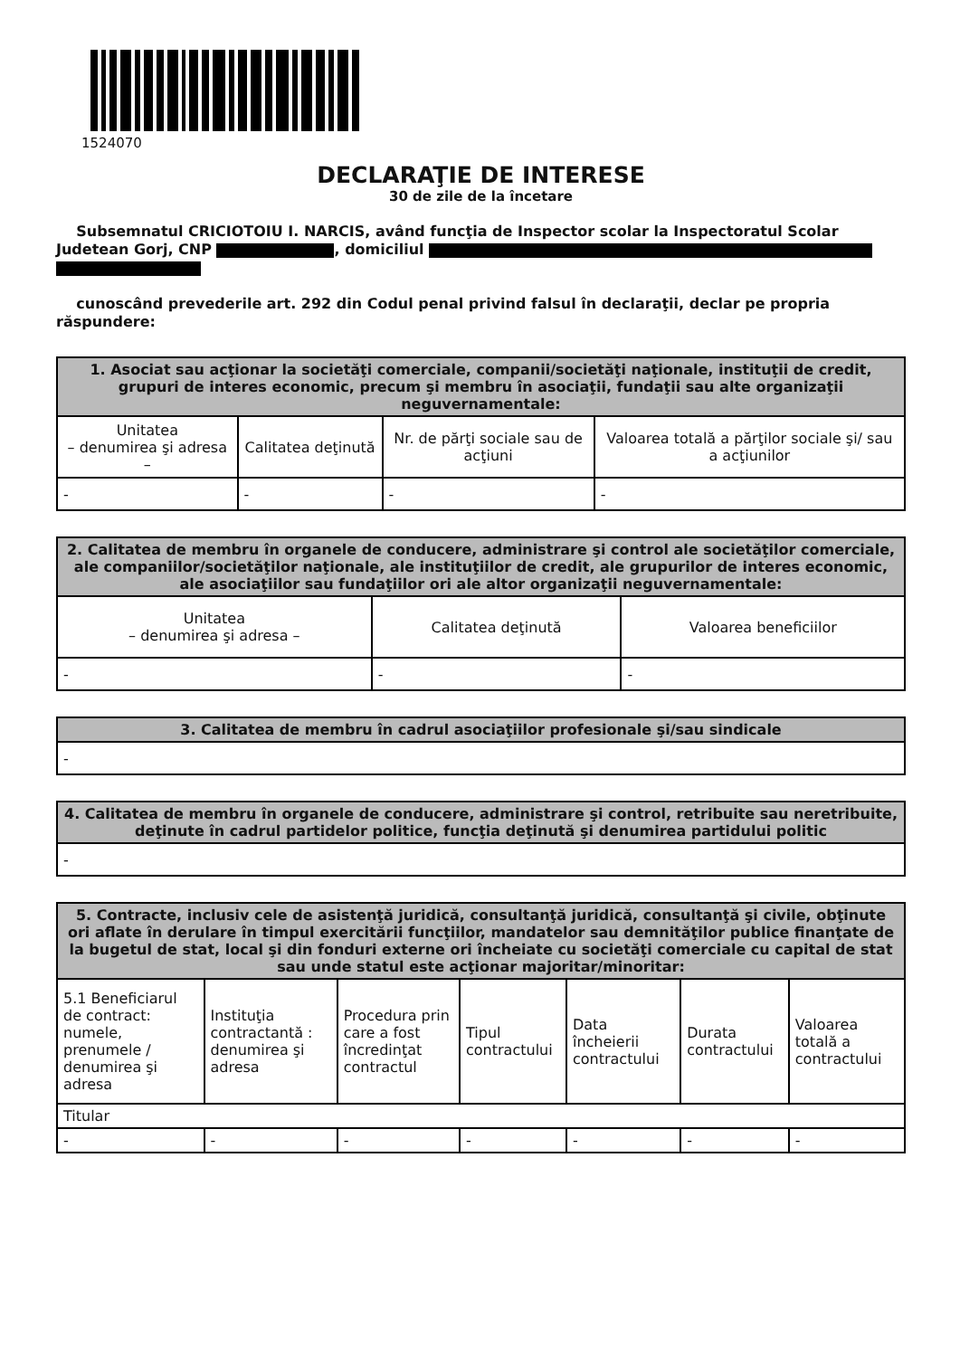1524070
DECLARAŢIE DE INTERESE
30 de zile de la încetare
Subsemnatul CRICIOTOIU I. NARCIS, având funcţia de Inspector scolar la Inspectoratul Scolar Judetean Gorj, CNP , domiciliul
cunoscând prevederile art. 292 din Codul penal privind falsul în declaraţii, declar pe propria răspundere:
| 1. Asociat sau acţionar la societăţi comerciale, companii/societăţi naţionale, instituţii de credit, grupuri de interes economic, precum şi membru în asociaţii, fundaţii sau alte organizaţii neguvernamentale: | | | |
| --- | --- | --- | --- |
| Unitatea – denumirea şi adresa – | Calitatea deţinută | Nr. de părţi sociale sau de acţiuni | Valoarea totală a părţilor sociale şi/ sau a acţiunilor |
| - | - | - | - |
| 2. Calitatea de membru în organele de conducere, administrare şi control ale societăţilor comerciale, ale companiilor/societăţilor naţionale, ale instituţiilor de credit, ale grupurilor de interes economic, ale asociaţiilor sau fundaţiilor ori ale altor organizaţii neguvernamentale: | | |
| --- | --- | --- |
| Unitatea – denumirea şi adresa – | Calitatea deţinută | Valoarea beneficiilor |
| - | - | - |
| 3. Calitatea de membru în cadrul asociaţiilor profesionale şi/sau sindicale |
| --- |
| - |
| 4. Calitatea de membru în organele de conducere, administrare şi control, retribuite sau neretribuite, deţinute în cadrul partidelor politice, funcţia deţinută şi denumirea partidului politic |
| --- |
| - |
| 5. Contracte, inclusiv cele de asistenţă juridică, consultanţă juridică, consultanţă şi civile, obţinute ori aflate în derulare în timpul exercitării funcţiilor, mandatelor sau demnităţilor publice finanţate de la bugetul de stat, local şi din fonduri externe ori încheiate cu societăţi comerciale cu capital de stat sau unde statul este acţionar majoritar/minoritar: | | | | | | |
| --- | --- | --- | --- | --- | --- | --- |
| 5.1 Beneficiarul de contract: numele, prenumele / denumirea şi adresa | Instituţia contractantă : denumirea şi adresa | Procedura prin care a fost încredinţat contractul | Tipul contractului | Data încheierii contractului | Durata contractului | Valoarea totală a contractului |
| Titular | | | | | | |
| - | - | - | - | - | - | - |